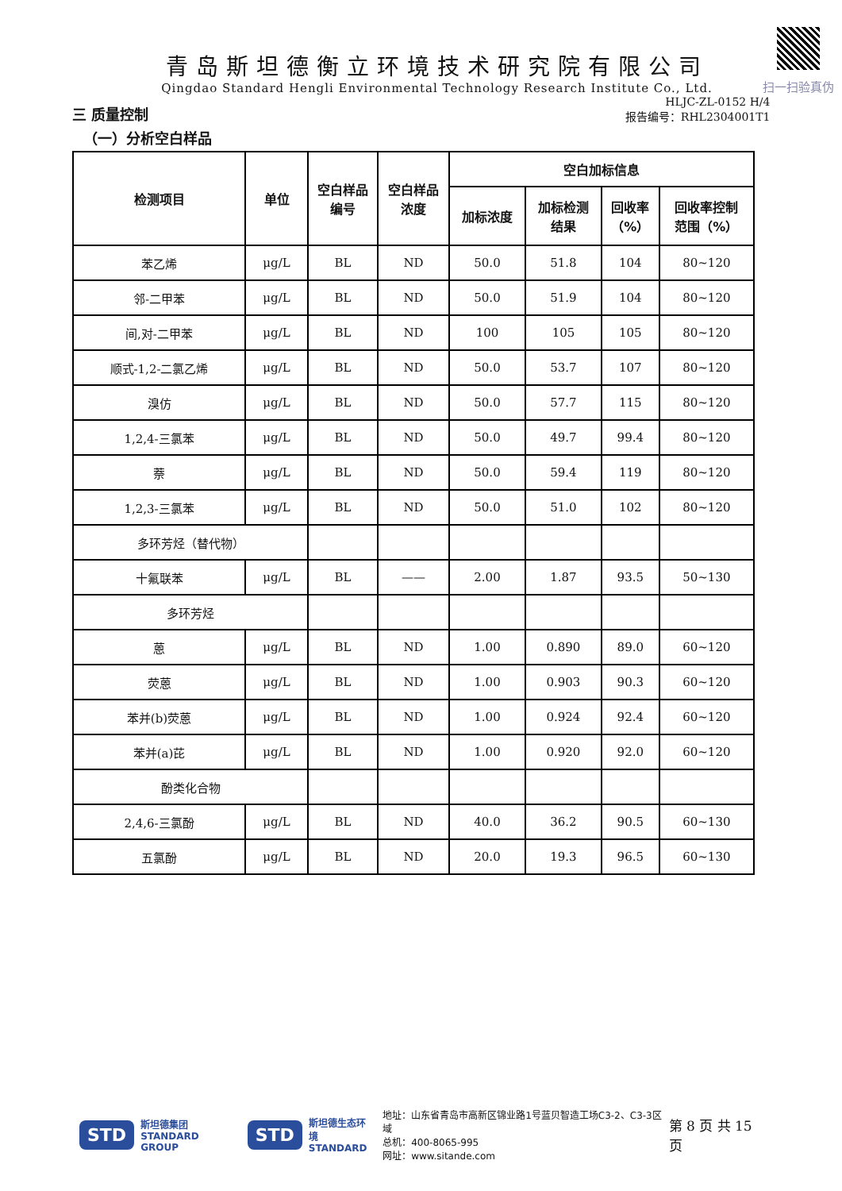扫一扫验真伪
青岛斯坦德衡立环境技术研究院有限公司
Qingdao Standard Hengli Environmental Technology Research Institute Co., Ltd.
三 质量控制
HLJC-ZL-0152 H/4
报告编号：RHL2304001T1
（一）分析空白样品
| 检测项目 | 单位 | 空白样品 编号 | 空白样品 浓度 | 空白加标信息 | | | |
| --- | --- | --- | --- | --- | --- | --- | --- |
| | | | | 加标浓度 | 加标检测 结果 | 回收率 （%） | 回收率控制 范围（%） |
| 苯乙烯 | μg/L | BL | ND | 50.0 | 51.8 | 104 | 80~120 |
| 邻-二甲苯 | μg/L | BL | ND | 50.0 | 51.9 | 104 | 80~120 |
| 间,对-二甲苯 | μg/L | BL | ND | 100 | 105 | 105 | 80~120 |
| 顺式-1,2-二氯乙烯 | μg/L | BL | ND | 50.0 | 53.7 | 107 | 80~120 |
| 溴仿 | μg/L | BL | ND | 50.0 | 57.7 | 115 | 80~120 |
| 1,2,4-三氯苯 | μg/L | BL | ND | 50.0 | 49.7 | 99.4 | 80~120 |
| 萘 | μg/L | BL | ND | 50.0 | 59.4 | 119 | 80~120 |
| 1,2,3-三氯苯 | μg/L | BL | ND | 50.0 | 51.0 | 102 | 80~120 |
| 多环芳烃（替代物） | | | | | | | |
| 十氟联苯 | μg/L | BL | —— | 2.00 | 1.87 | 93.5 | 50~130 |
| 多环芳烃 | | | | | | | |
| 蒽 | μg/L | BL | ND | 1.00 | 0.890 | 89.0 | 60~120 |
| 荧蒽 | μg/L | BL | ND | 1.00 | 0.903 | 90.3 | 60~120 |
| 苯并(b)荧蒽 | μg/L | BL | ND | 1.00 | 0.924 | 92.4 | 60~120 |
| 苯并(a)芘 | μg/L | BL | ND | 1.00 | 0.920 | 92.0 | 60~120 |
| 酚类化合物 | | | | | | | |
| 2,4,6-三氯酚 | μg/L | BL | ND | 40.0 | 36.2 | 90.5 | 60~130 |
| 五氯酚 | μg/L | BL | ND | 20.0 | 19.3 | 96.5 | 60~130 |
STD 斯坦德集团
STANDARD GROUP STD 斯坦德生态环境
STANDARD
地址：山东省青岛市高新区锦业路1号蓝贝智造工场C3-2、C3-3区域
总机：400-8065-995
网址：www.sitande.com
第 8 页 共 15 页